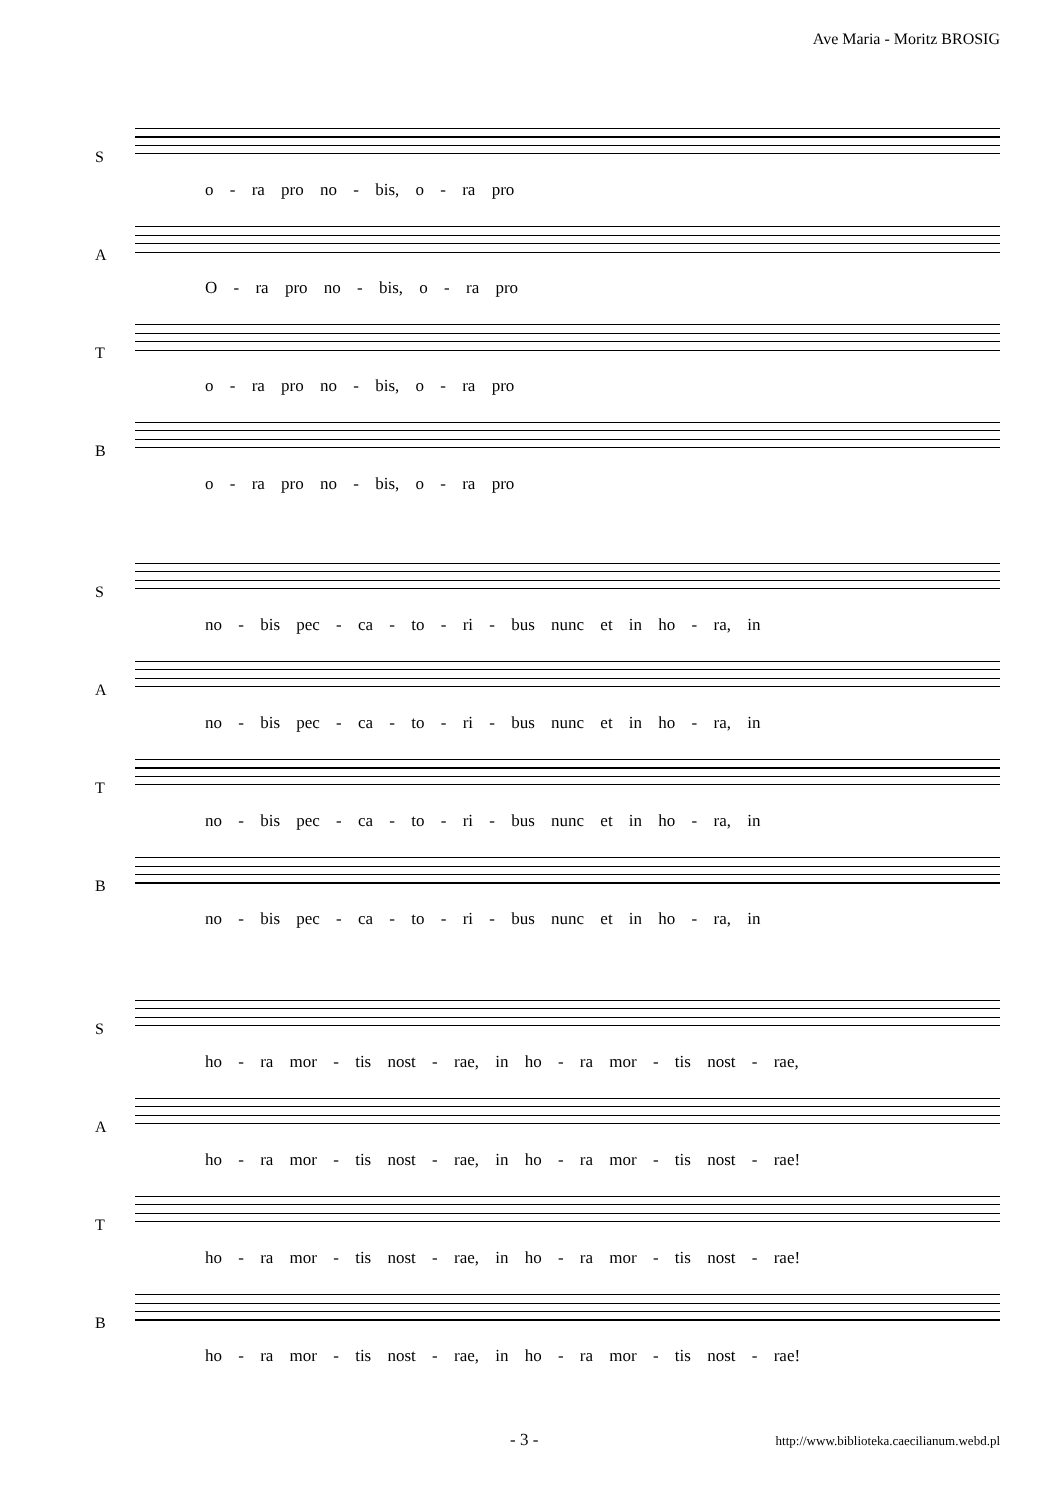Ave Maria - Moritz BROSIG
S
o - ra pro no - bis, o - ra pro
A
O - ra pro no - bis, o - ra pro
T
o - ra pro no - bis, o - ra pro
B
o - ra pro no - bis, o - ra pro
S
no - bis pec - ca - to - ri - bus nunc et in ho - ra, in
A
no - bis pec - ca - to - ri - bus nunc et in ho - ra, in
T
no - bis pec - ca - to - ri - bus nunc et in ho - ra, in
B
no - bis pec - ca - to - ri - bus nunc et in ho - ra, in
S
ho - ra mor - tis nost - rae, in ho - ra mor - tis nost - rae,
A
ho - ra mor - tis nost - rae, in ho - ra mor - tis nost - rae!
T
ho - ra mor - tis nost - rae, in ho - ra mor - tis nost - rae!
B
ho - ra mor - tis nost - rae, in ho - ra mor - tis nost - rae!
- 3 - http://www.biblioteka.caecilianum.webd.pl